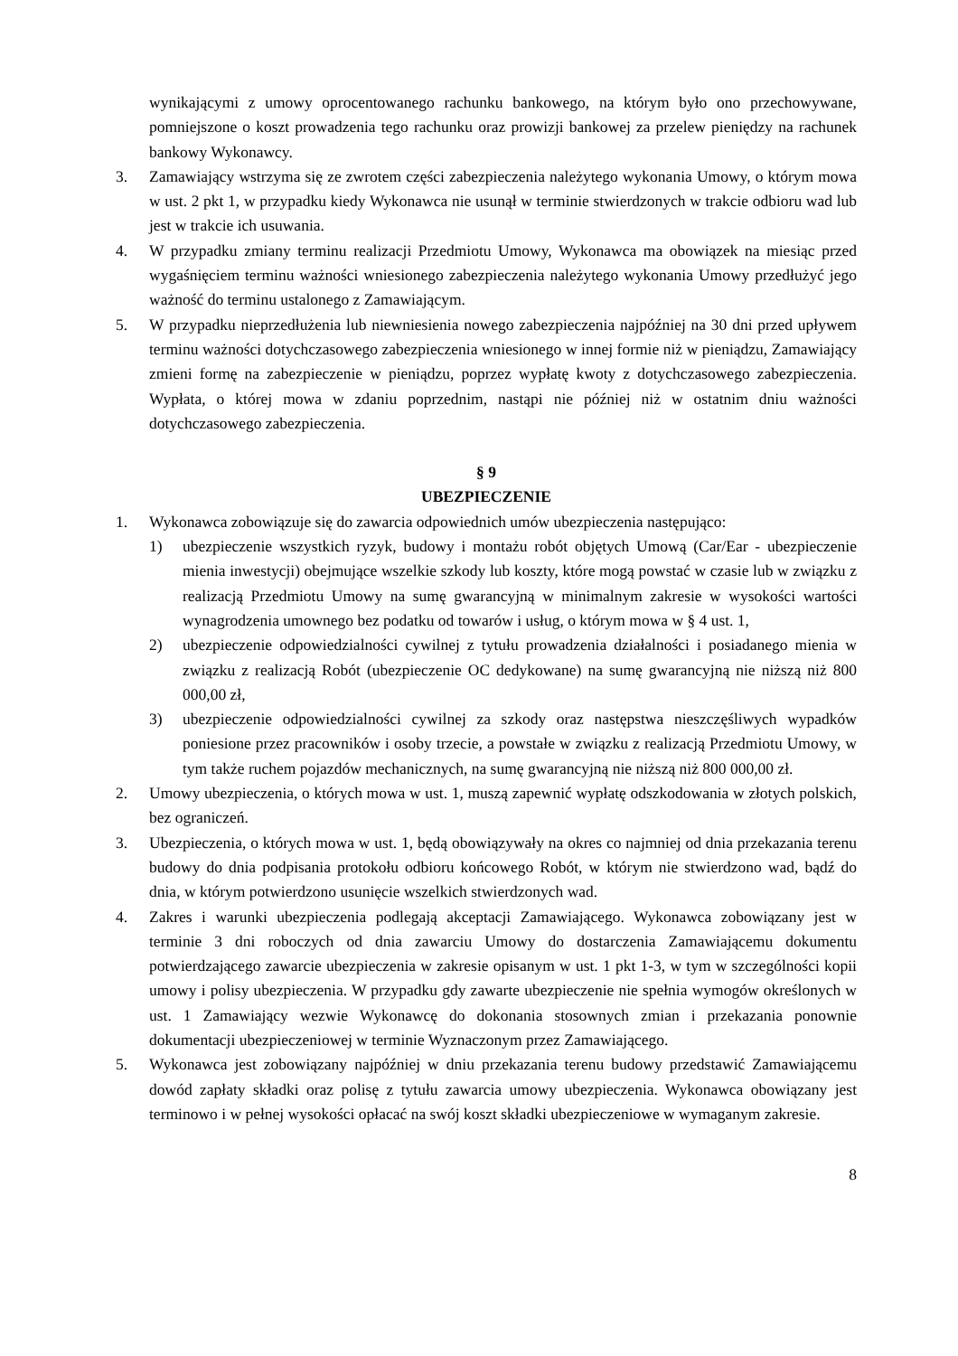wynikającymi z umowy oprocentowanego rachunku bankowego, na którym było ono przechowywane, pomniejszone o koszt prowadzenia tego rachunku oraz prowizji bankowej za przelew pieniędzy na rachunek bankowy Wykonawcy.
3. Zamawiający wstrzyma się ze zwrotem części zabezpieczenia należytego wykonania Umowy, o którym mowa w ust. 2 pkt 1, w przypadku kiedy Wykonawca nie usunął w terminie stwierdzonych w trakcie odbioru wad lub jest w trakcie ich usuwania.
4. W przypadku zmiany terminu realizacji Przedmiotu Umowy, Wykonawca ma obowiązek na miesiąc przed wygaśnięciem terminu ważności wniesionego zabezpieczenia należytego wykonania Umowy przedłużyć jego ważność do terminu ustalonego z Zamawiającym.
5. W przypadku nieprzedłużenia lub niewniesienia nowego zabezpieczenia najpóźniej na 30 dni przed upływem terminu ważności dotychczasowego zabezpieczenia wniesionego w innej formie niż w pieniądzu, Zamawiający zmieni formę na zabezpieczenie w pieniądzu, poprzez wypłatę kwoty z dotychczasowego zabezpieczenia. Wypłata, o której mowa w zdaniu poprzednim, nastąpi nie później niż w ostatnim dniu ważności dotychczasowego zabezpieczenia.
§ 9
UBEZPIECZENIE
1. Wykonawca zobowiązuje się do zawarcia odpowiednich umów ubezpieczenia następująco:
1) ubezpieczenie wszystkich ryzyk, budowy i montażu robót objętych Umową (Car/Ear - ubezpieczenie mienia inwestycji) obejmujące wszelkie szkody lub koszty, które mogą powstać w czasie lub w związku z realizacją Przedmiotu Umowy na sumę gwarancyjną w minimalnym zakresie w wysokości wartości wynagrodzenia umownego bez podatku od towarów i usług, o którym mowa w § 4 ust. 1,
2) ubezpieczenie odpowiedzialności cywilnej z tytułu prowadzenia działalności i posiadanego mienia w związku z realizacją Robót (ubezpieczenie OC dedykowane) na sumę gwarancyjną nie niższą niż 800 000,00 zł,
3) ubezpieczenie odpowiedzialności cywilnej za szkody oraz następstwa nieszczęśliwych wypadków poniesione przez pracowników i osoby trzecie, a powstałe w związku z realizacją Przedmiotu Umowy, w tym także ruchem pojazdów mechanicznych, na sumę gwarancyjną nie niższą niż 800 000,00 zł.
2. Umowy ubezpieczenia, o których mowa w ust. 1, muszą zapewnić wypłatę odszkodowania w złotych polskich, bez ograniczeń.
3. Ubezpieczenia, o których mowa w ust. 1, będą obowiązywały na okres co najmniej od dnia przekazania terenu budowy do dnia podpisania protokołu odbioru końcowego Robót, w którym nie stwierdzono wad, bądź do dnia, w którym potwierdzono usunięcie wszelkich stwierdzonych wad.
4. Zakres i warunki ubezpieczenia podlegają akceptacji Zamawiającego. Wykonawca zobowiązany jest w terminie 3 dni roboczych od dnia zawarciu Umowy do dostarczenia Zamawiającemu dokumentu potwierdzającego zawarcie ubezpieczenia w zakresie opisanym w ust. 1 pkt 1-3, w tym w szczególności kopii umowy i polisy ubezpieczenia. W przypadku gdy zawarte ubezpieczenie nie spełnia wymogów określonych w ust. 1 Zamawiający wezwie Wykonawcę do dokonania stosownych zmian i przekazania ponownie dokumentacji ubezpieczeniowej w terminie Wyznaczonym przez Zamawiającego.
5. Wykonawca jest zobowiązany najpóźniej w dniu przekazania terenu budowy przedstawić Zamawiającemu dowód zapłaty składki oraz polisę z tytułu zawarcia umowy ubezpieczenia. Wykonawca obowiązany jest terminowo i w pełnej wysokości opłacać na swój koszt składki ubezpieczeniowe w wymaganym zakresie.
8